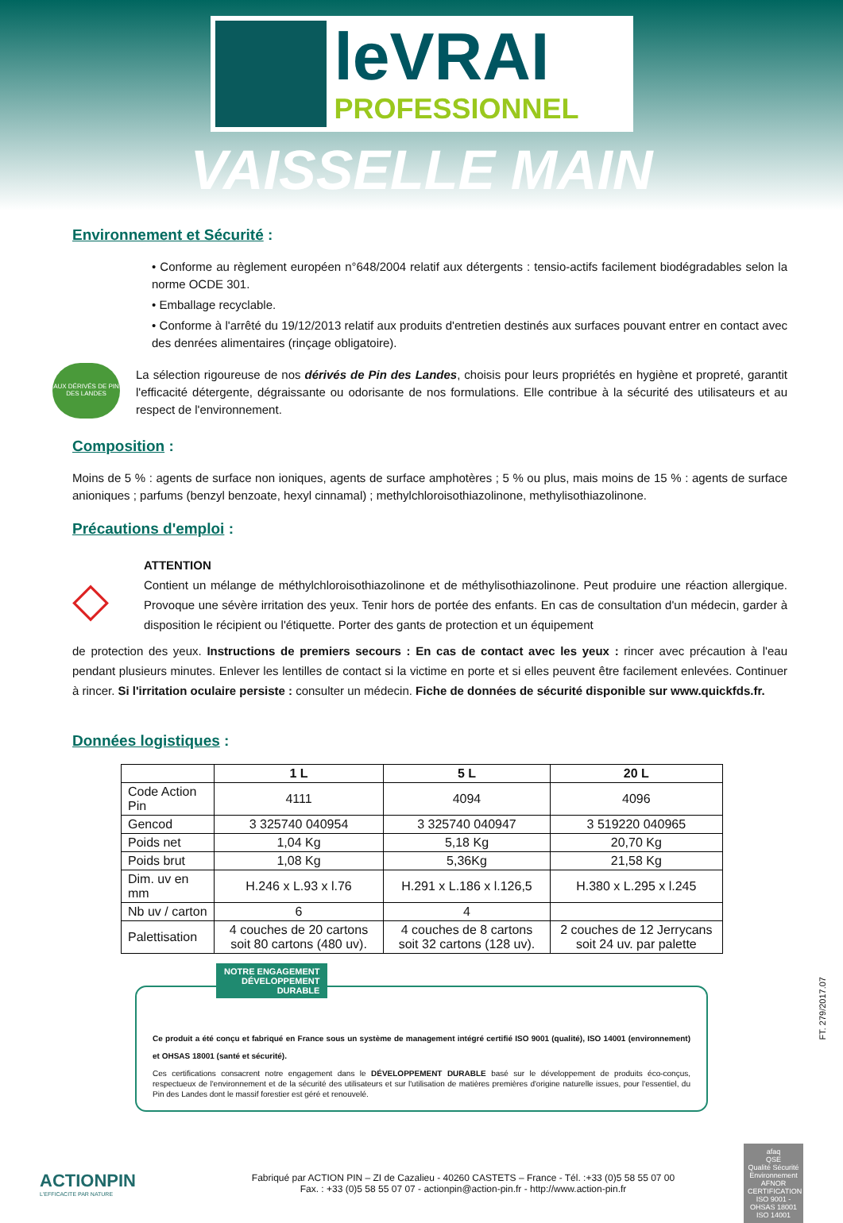leVRAI
PROFESSIONNEL
VAISSELLE MAIN
Environnement et Sécurité :
• Conforme au règlement européen n°648/2004 relatif aux détergents : tensio-actifs facilement biodégradables selon la norme OCDE 301.
• Emballage recyclable.
• Conforme à l'arrêté du 19/12/2013 relatif aux produits d'entretien destinés aux surfaces pouvant entrer en contact avec des denrées alimentaires (rinçage obligatoire).
AUX DÉRIVÉS DE PIN DES LANDES
La sélection rigoureuse de nos dérivés de Pin des Landes, choisis pour leurs propriétés en hygiène et propreté, garantit l'efficacité détergente, dégraissante ou odorisante de nos formulations. Elle contribue à la sécurité des utilisateurs et au respect de l'environnement.
Composition :
Moins de 5 % : agents de surface non ioniques, agents de surface amphotères ; 5 % ou plus, mais moins de 15 % : agents de surface anioniques ; parfums (benzyl benzoate, hexyl cinnamal) ; methylchloroisothiazolinone, methylisothiazolinone.
Précautions d'emploi :
◇
ATTENTION
Contient un mélange de méthylchloroisothiazolinone et de méthylisothiazolinone. Peut produire une réaction allergique. Provoque une sévère irritation des yeux. Tenir hors de portée des enfants. En cas de consultation d'un médecin, garder à disposition le récipient ou l'étiquette. Porter des gants de protection et un équipement
de protection des yeux. Instructions de premiers secours : En cas de contact avec les yeux : rincer avec précaution à l'eau pendant plusieurs minutes. Enlever les lentilles de contact si la victime en porte et si elles peuvent être facilement enlevées. Continuer à rincer. Si l'irritation oculaire persiste : consulter un médecin. Fiche de données de sécurité disponible sur www.quickfds.fr.
Données logistiques :
| | 1 L | 5 L | 20 L |
| --- | --- | --- | --- |
| Code Action Pin | 4111 | 4094 | 4096 |
| Gencod | 3 325740 040954 | 3 325740 040947 | 3 519220 040965 |
| Poids net | 1,04 Kg | 5,18 Kg | 20,70 Kg |
| Poids brut | 1,08 Kg | 5,36Kg | 21,58 Kg |
| Dim. uv en mm | H.246 x L.93 x l.76 | H.291 x L.186 x l.126,5 | H.380 x L.295 x l.245 |
| Nb uv / carton | 6 | 4 | |
| Palettisation | 4 couches de 20 cartons soit 80 cartons (480 uv). | 4 couches de 8 cartons soit 32 cartons (128 uv). | 2 couches de 12 Jerrycans soit 24 uv. par palette |
NOTRE ENGAGEMENT
DÉVELOPPEMENT
DURABLE
Ce produit a été conçu et fabriqué en France sous un système de management intégré certifié ISO 9001 (qualité), ISO 14001 (environnement) et OHSAS 18001 (santé et sécurité).
Ces certifications consacrent notre engagement dans le DÉVELOPPEMENT DURABLE basé sur le développement de produits éco-conçus, respectueux de l'environnement et de la sécurité des utilisateurs et sur l'utilisation de matières premières d'origine naturelle issues, pour l'essentiel, du Pin des Landes dont le massif forestier est géré et renouvelé.
ACTIONPIN
L'EFFICACITE PAR NATURE
Fabriqué par ACTION PIN – ZI de Cazalieu - 40260 CASTETS – France - Tél. :+33 (0)5 58 55 07 00
Fax. : +33 (0)5 58 55 07 07 - actionpin@action-pin.fr - http://www.action-pin.fr
afaq
QSE
Qualité Sécurité Environnement
AFNOR CERTIFICATION
ISO 9001 - OHSAS 18001 ISO 14001
FT. 279/2017.07